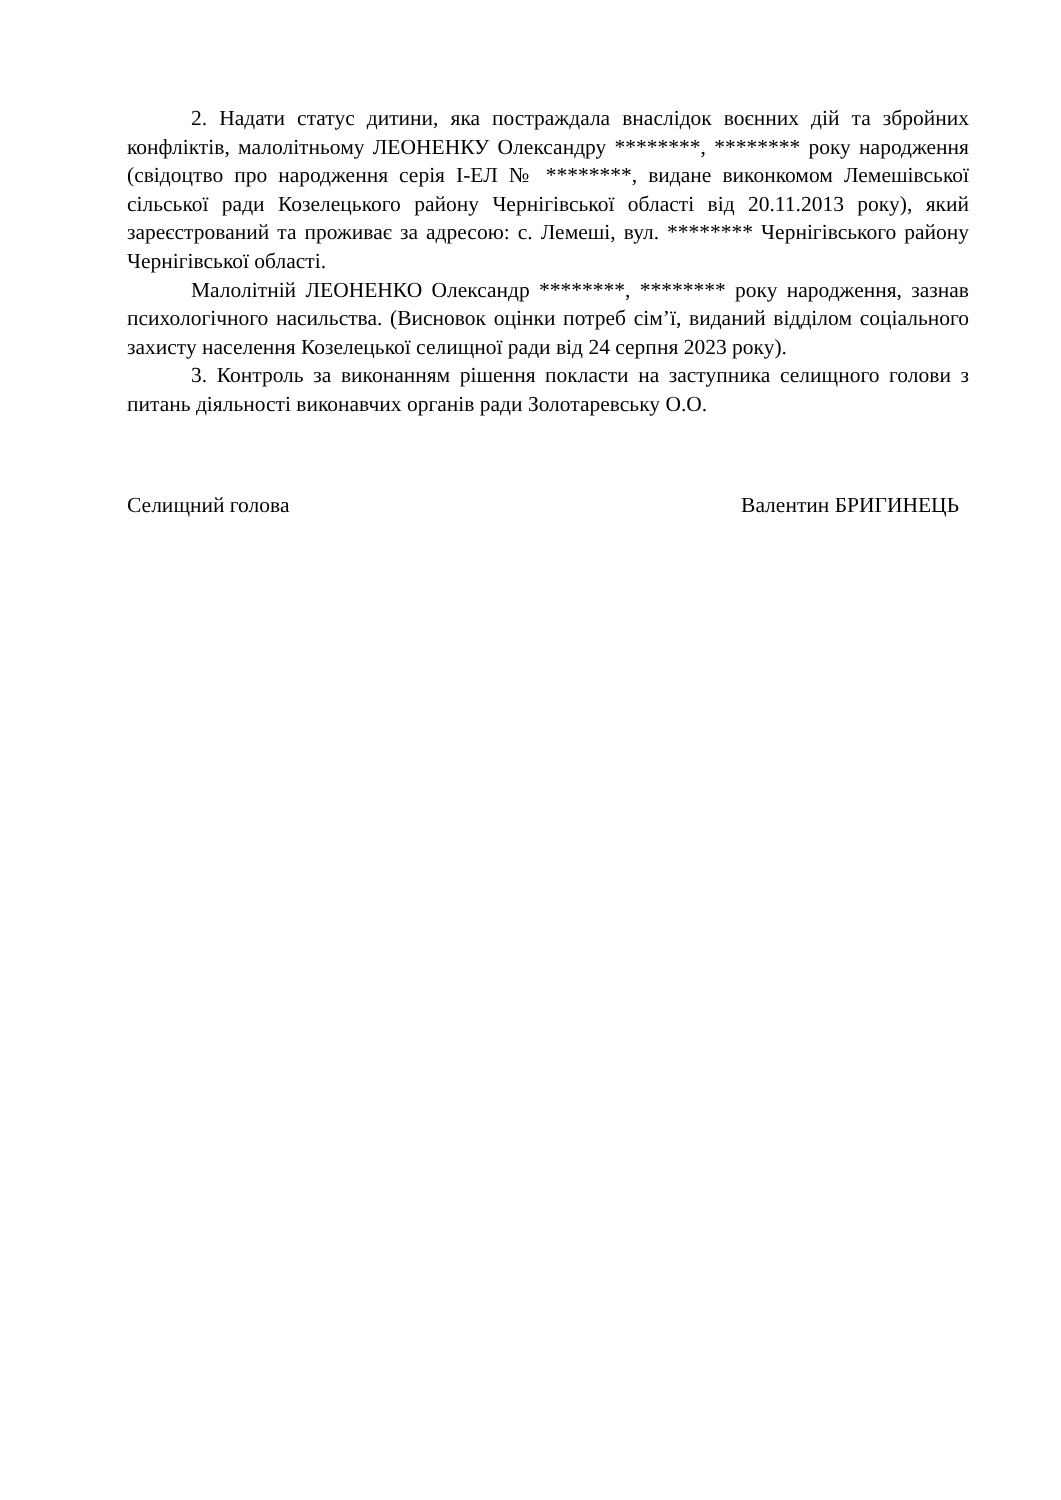2. Надати статус дитини, яка постраждала внаслідок воєнних дій та збройних конфліктів, малолітньому ЛЕОНЕНКУ Олександру ********, ******** року народження (свідоцтво про народження серія І-ЕЛ № ********, видане виконкомом Лемешівської сільської ради Козелецького району Чернігівської області від 20.11.2013 року), який зареєстрований та проживає за адресою: с. Лемеші, вул. ******** Чернігівського району Чернігівської області.
Малолітній ЛЕОНЕНКО Олександр ********, ******** року народження, зазнав психологічного насильства. (Висновок оцінки потреб сім’ї, виданий відділом соціального захисту населення Козелецької селищної ради від 24 серпня 2023 року).
3. Контроль за виконанням рішення покласти на заступника селищного голови з питань діяльності виконавчих органів ради Золотаревську О.О.
Селищний голова Валентин БРИГИНЕЦЬ